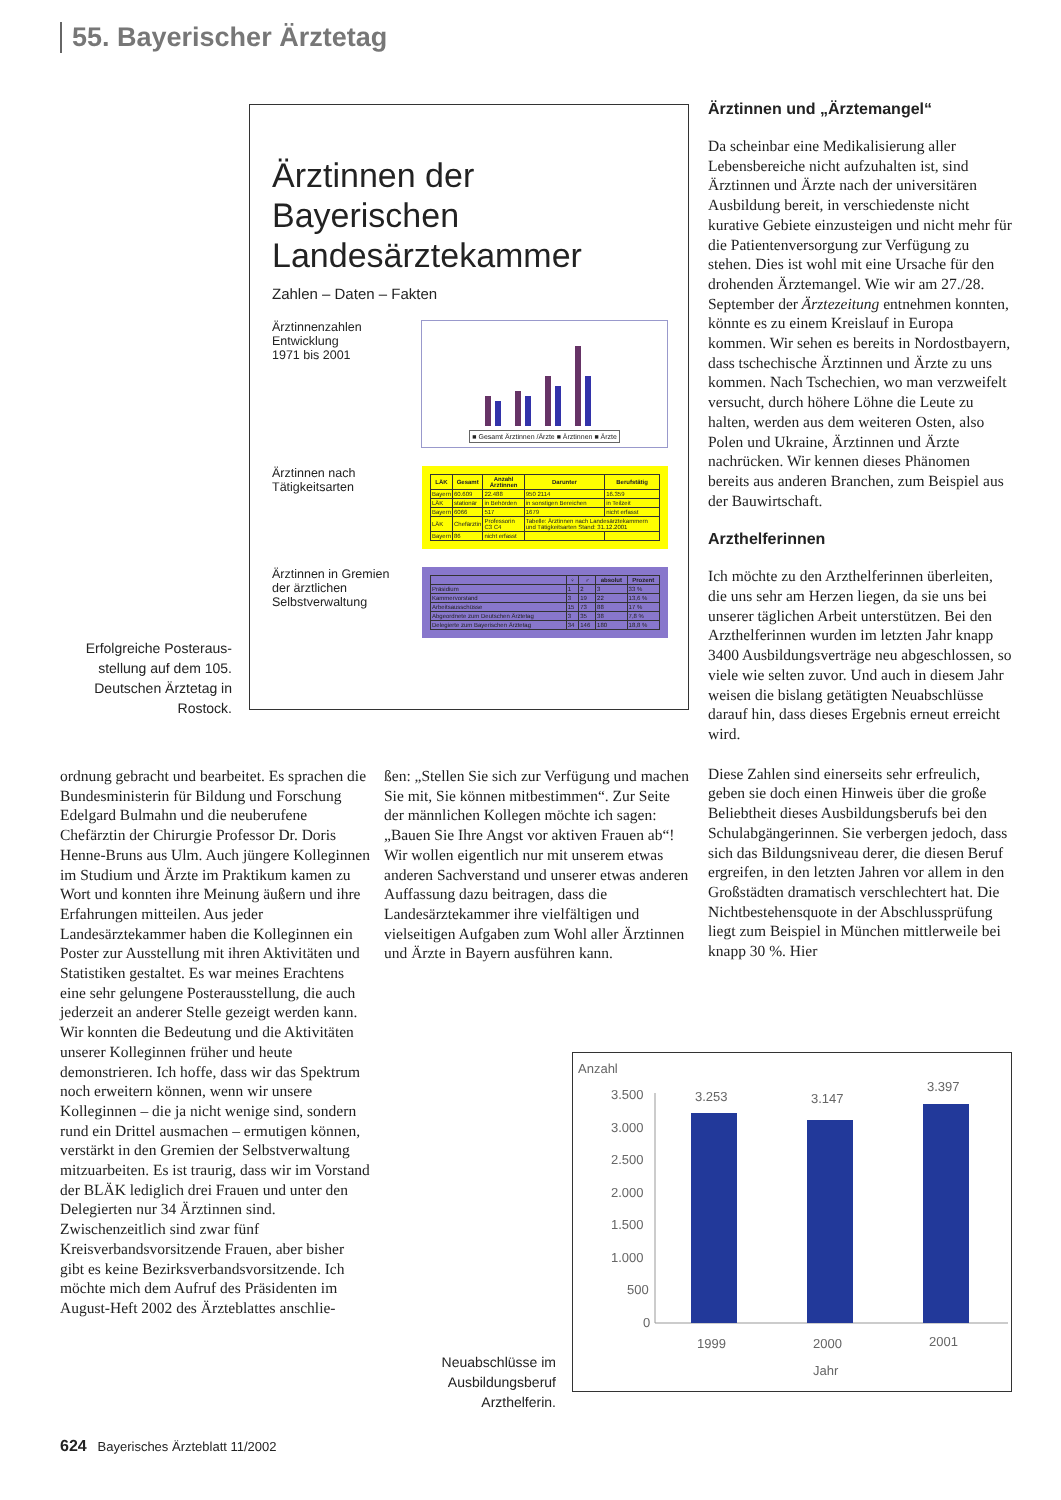55. Bayerischer Ärztetag
Ärztinnen der Bayerischen Landesärztekammer
Zahlen – Daten – Fakten
Ärztinnenzahlen
Entwicklung
1971 bis 2001
■ Gesamt Ärztinnen /Ärzte ■ Ärztinnen ■ Ärzte
Ärztinnen nach
Tätigkeitsarten
| LÄK | Gesamt | Anzahl Ärztinnen | Darunter | Berufstätig |
| --- | --- | --- | --- | --- |
| Bayern | 60.609 | 22.488 | 950 2114 | 16.359 |
| LÄK | stationär | in Behörden | in sonstigen Bereichen | in Teilzeit |
| Bayern | 6066 | 517 | 1679 | nicht erfasst |
| LÄK | Chefärztin | Professorin C3 C4 | Tabelle: Ärztinnen nach Landesärztekammern und Tätigkeitsarten Stand: 31.12.2001 | |
| Bayern | 86 | nicht erfasst | | |
Ärztinnen in Gremien
der ärztlichen
Selbstverwaltung
| | ♀ | ♂ | absolut | Prozent |
| --- | --- | --- | --- | --- |
| Präsidium | 1 | 2 | 3 | 33 % |
| Kammervorstand | 3 | 19 | 22 | 13,6 % |
| Arbeitsausschüsse | 15 | 73 | 88 | 17 % |
| Abgeordnete zum Deutschen Ärztetag | 3 | 35 | 38 | 7,8 % |
| Delegierte zum Bayerischen Ärztetag | 34 | 146 | 180 | 18,8 % |
Erfolgreiche Posteraus­stellung auf dem 105. Deutschen Ärztetag in Rostock.
ordnung gebracht und bearbeitet. Es sprachen die Bundesministerin für Bildung und Forschung Edelgard Bulmahn und die neuberufene Chefärztin der Chirurgie Professor Dr. Doris Henne-Bruns aus Ulm. Auch jüngere Kolleginnen im Studium und Ärzte im Praktikum kamen zu Wort und konnten ihre Meinung äußern und ihre Erfahrungen mitteilen. Aus jeder Landesärztekammer haben die Kolleginnen ein Poster zur Ausstellung mit ihren Aktivitäten und Statistiken gestaltet. Es war meines Erachtens eine sehr gelungene Posterausstellung, die auch jederzeit an anderer Stelle gezeigt werden kann. Wir konnten die Bedeutung und die Aktivitäten unserer Kolleginnen früher und heute demonstrieren. Ich hoffe, dass wir das Spektrum noch erweitern können, wenn wir unsere Kolleginnen – die ja nicht wenige sind, sondern rund ein Drittel ausmachen – ermutigen können, verstärkt in den Gremien der Selbstverwaltung mitzuarbeiten. Es ist traurig, dass wir im Vorstand der BLÄK lediglich drei Frauen und unter den Delegierten nur 34 Ärztinnen sind. Zwischenzeitlich sind zwar fünf Kreisverbandsvorsitzende Frauen, aber bisher gibt es keine Bezirksverbandsvorsitzende. Ich möchte mich dem Aufruf des Präsidenten im August-Heft 2002 des Ärzteblattes anschlie-
ßen: „Stellen Sie sich zur Verfügung und machen Sie mit, Sie können mitbestimmen“. Zur Seite der männlichen Kollegen möchte ich sagen: „Bauen Sie Ihre Angst vor aktiven Frauen ab“! Wir wollen eigentlich nur mit unserem etwas anderen Sachverstand und unserer etwas anderen Auffassung dazu beitragen, dass die Landesärztekammer ihre vielfältigen und vielseitigen Aufgaben zum Wohl aller Ärztinnen und Ärzte in Bayern ausführen kann.
Ärztinnen und „Ärztemangel“
Da scheinbar eine Medikalisierung aller Lebensbereiche nicht aufzuhalten ist, sind Ärztinnen und Ärzte nach der universitären Ausbildung bereit, in verschiedenste nicht kurative Gebiete einzusteigen und nicht mehr für die Patientenversorgung zur Verfügung zu stehen. Dies ist wohl mit eine Ursache für den drohenden Ärztemangel. Wie wir am 27./28. September der Ärztezeitung entnehmen konnten, könnte es zu einem Kreislauf in Europa kommen. Wir sehen es bereits in Nordostbayern, dass tschechische Ärztinnen und Ärzte zu uns kommen. Nach Tschechien, wo man verzweifelt versucht, durch höhere Löhne die Leute zu halten, werden aus dem weiteren Osten, also Polen und Ukraine, Ärztinnen und Ärzte nachrücken. Wir kennen dieses Phänomen bereits aus anderen Branchen, zum Beispiel aus der Bauwirtschaft.
Arzthelferinnen
Ich möchte zu den Arzthelferinnen überleiten, die uns sehr am Herzen liegen, da sie uns bei unserer täglichen Arbeit unterstützen. Bei den Arzthelferinnen wurden im letzten Jahr knapp 3400 Ausbildungsverträge neu abgeschlossen, so viele wie selten zuvor. Und auch in diesem Jahr weisen die bislang getätigten Neuabschlüsse darauf hin, dass dieses Ergebnis erneut erreicht wird.
Diese Zahlen sind einerseits sehr erfreulich, geben sie doch einen Hinweis über die große Beliebtheit dieses Ausbildungsberufs bei den Schulabgängerinnen. Sie verbergen jedoch, dass sich das Bildungsniveau derer, die diesen Beruf ergreifen, in den letzten Jahren vor allem in den Großstädten dramatisch verschlechtert hat. Die Nichtbestehensquote in der Abschlussprüfung liegt zum Beispiel in München mittlerweile bei knapp 30 %. Hier
Anzahl
3.500
3.000
2.500
2.000
1.500
1.000
500
0
3.253
3.147
3.397
1999
2000
2001
Jahr
Neuabschlüsse im Ausbildungsberuf Arzthelferin.
624 Bayerisches Ärzteblatt 11/2002